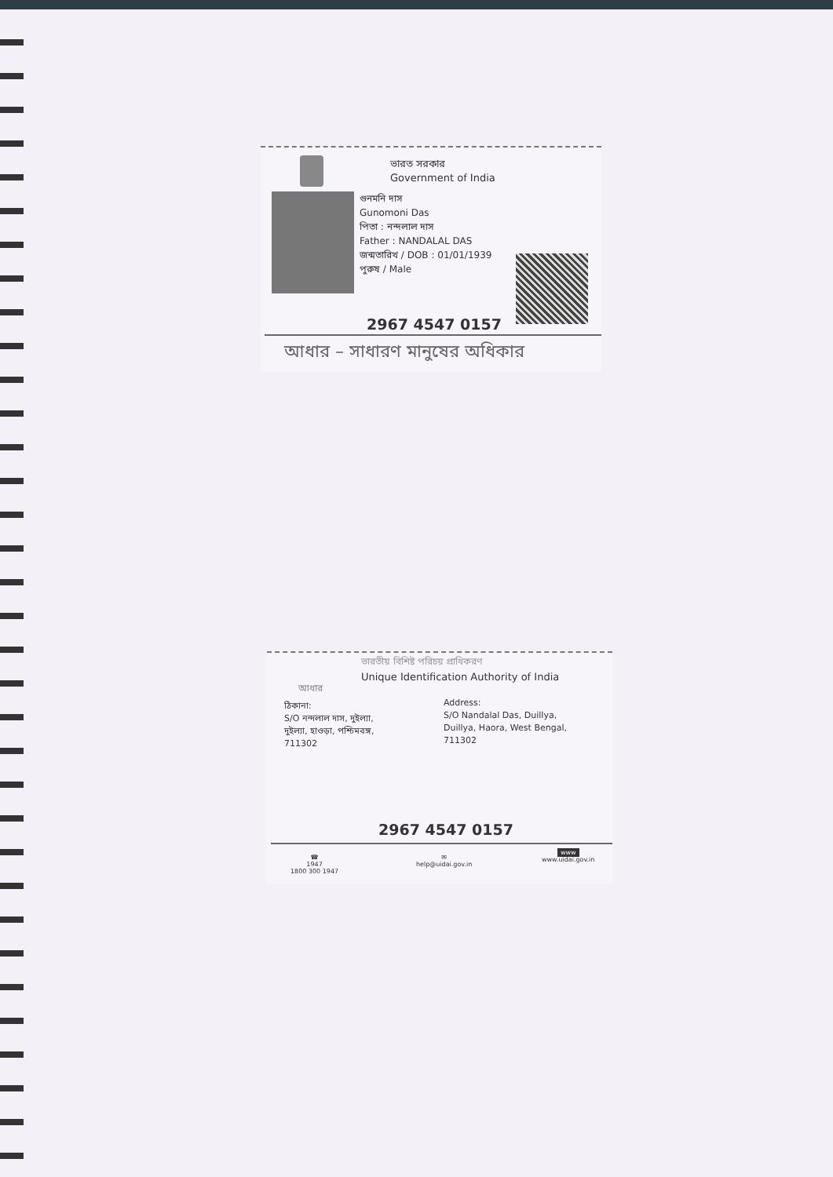ভারত সরকার
Government of India
গুনমনি দাস
Gunomoni Das
পিতা : নন্দলাল দাস
Father : NANDALAL DAS
জন্মতারিখ / DOB : 01/01/1939
পুরুষ / Male
2967 4547 0157
আধার – সাধারণ মানুষের অধিকার
ভারতীয় বিশিষ্ট পরিচয় প্রাধিকরণ
Unique Identification Authority of India
আধার
ঠিকানা:
S/O নন্দলাল দাস, দুইল্যা,
দুইল্যা, হাওড়া, পশ্চিমবঙ্গ,
711302
Address:
S/O Nandalal Das, Duillya,
Duillya, Haora, West Bengal,
711302
2967 4547 0157
☎
1947
1800 300 1947
✉
help@uidai.gov.in
www
www.uidai.gov.in